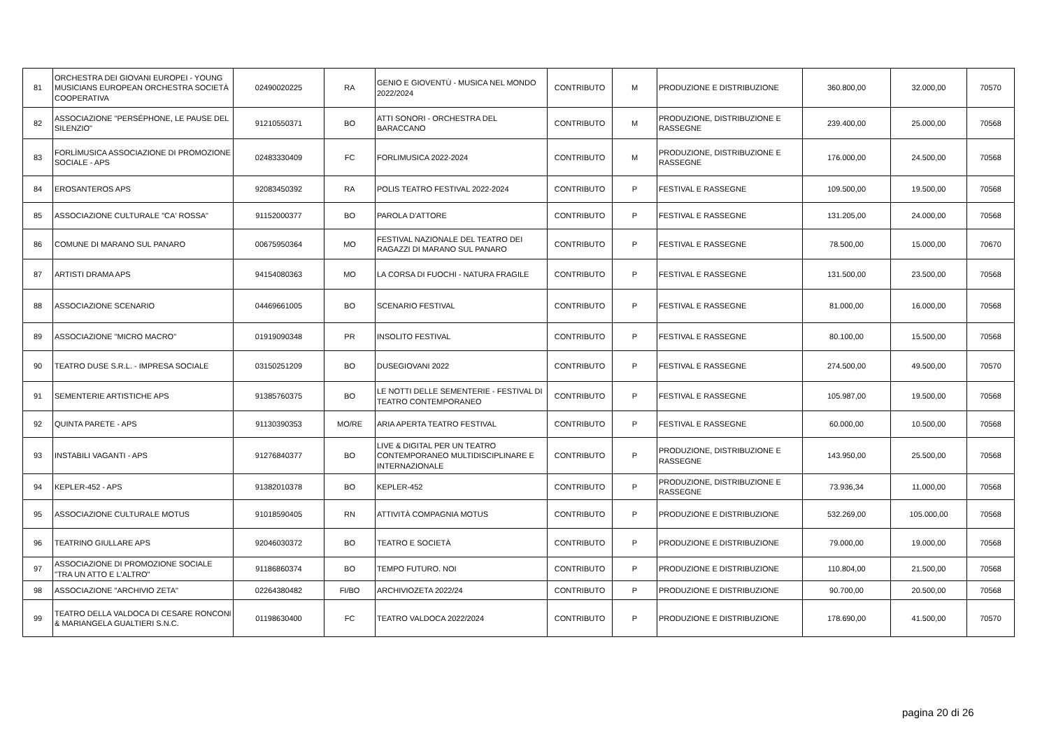| 81 | ORCHESTRA DEI GIOVANI EUROPEI - YOUNG MUSICIANS EUROPEAN ORCHESTRA SOCIETÀ COOPERATIVA | 02490020225 | RA | GENIO E GIOVENTÙ - MUSICA NEL MONDO 2022/2024 | CONTRIBUTO | M | PRODUZIONE E DISTRIBUZIONE | 360.800,00 | 32.000,00 | 70570 |
| 82 | ASSOCIAZIONE "PERSÉPHONE, LE PAUSE DEL SILENZIO" | 91210550371 | BO | ATTI SONORI - ORCHESTRA DEL BARACCANO | CONTRIBUTO | M | PRODUZIONE, DISTRIBUZIONE E RASSEGNE | 239.400,00 | 25.000,00 | 70568 |
| 83 | FORLÌMUSICA ASSOCIAZIONE DI PROMOZIONE SOCIALE - APS | 02483330409 | FC | FORLIMUSICA 2022-2024 | CONTRIBUTO | M | PRODUZIONE, DISTRIBUZIONE E RASSEGNE | 176.000,00 | 24.500,00 | 70568 |
| 84 | EROSANTEROS APS | 92083450392 | RA | POLIS TEATRO FESTIVAL 2022-2024 | CONTRIBUTO | P | FESTIVAL E RASSEGNE | 109.500,00 | 19.500,00 | 70568 |
| 85 | ASSOCIAZIONE CULTURALE "CA' ROSSA" | 91152000377 | BO | PAROLA D'ATTORE | CONTRIBUTO | P | FESTIVAL E RASSEGNE | 131.205,00 | 24.000,00 | 70568 |
| 86 | COMUNE DI MARANO SUL PANARO | 00675950364 | MO | FESTIVAL NAZIONALE DEL TEATRO DEI RAGAZZI DI MARANO SUL PANARO | CONTRIBUTO | P | FESTIVAL E RASSEGNE | 78.500,00 | 15.000,00 | 70670 |
| 87 | ARTISTI DRAMA APS | 94154080363 | MO | LA CORSA DI FUOCHI - NATURA FRAGILE | CONTRIBUTO | P | FESTIVAL E RASSEGNE | 131.500,00 | 23.500,00 | 70568 |
| 88 | ASSOCIAZIONE SCENARIO | 04469661005 | BO | SCENARIO FESTIVAL | CONTRIBUTO | P | FESTIVAL E RASSEGNE | 81.000,00 | 16.000,00 | 70568 |
| 89 | ASSOCIAZIONE "MICRO MACRO" | 01919090348 | PR | INSOLITO FESTIVAL | CONTRIBUTO | P | FESTIVAL E RASSEGNE | 80.100,00 | 15.500,00 | 70568 |
| 90 | TEATRO DUSE S.R.L. - IMPRESA SOCIALE | 03150251209 | BO | DUSEGIOVANI 2022 | CONTRIBUTO | P | FESTIVAL E RASSEGNE | 274.500,00 | 49.500,00 | 70570 |
| 91 | SEMENTERIE ARTISTICHE APS | 91385760375 | BO | LE NOTTI DELLE SEMENTERIE - FESTIVAL DI TEATRO CONTEMPORANEO | CONTRIBUTO | P | FESTIVAL E RASSEGNE | 105.987,00 | 19.500,00 | 70568 |
| 92 | QUINTA PARETE - APS | 91130390353 | MO/RE | ARIA APERTA TEATRO FESTIVAL | CONTRIBUTO | P | FESTIVAL E RASSEGNE | 60.000,00 | 10.500,00 | 70568 |
| 93 | INSTABILI VAGANTI - APS | 91276840377 | BO | LIVE & DIGITAL PER UN TEATRO CONTEMPORANEO MULTIDISCIPLINARE E INTERNAZIONALE | CONTRIBUTO | P | PRODUZIONE, DISTRIBUZIONE E RASSEGNE | 143.950,00 | 25.500,00 | 70568 |
| 94 | KEPLER-452 - APS | 91382010378 | BO | KEPLER-452 | CONTRIBUTO | P | PRODUZIONE, DISTRIBUZIONE E RASSEGNE | 73.936,34 | 11.000,00 | 70568 |
| 95 | ASSOCIAZIONE CULTURALE MOTUS | 91018590405 | RN | ATTIVITÀ COMPAGNIA MOTUS | CONTRIBUTO | P | PRODUZIONE E DISTRIBUZIONE | 532.269,00 | 105.000,00 | 70568 |
| 96 | TEATRINO GIULLARE APS | 92046030372 | BO | TEATRO E SOCIETÀ | CONTRIBUTO | P | PRODUZIONE E DISTRIBUZIONE | 79.000,00 | 19.000,00 | 70568 |
| 97 | ASSOCIAZIONE DI PROMOZIONE SOCIALE "TRA UN ATTO E L'ALTRO" | 91186860374 | BO | TEMPO FUTURO. NOI | CONTRIBUTO | P | PRODUZIONE E DISTRIBUZIONE | 110.804,00 | 21.500,00 | 70568 |
| 98 | ASSOCIAZIONE "ARCHIVIO ZETA" | 02264380482 | FI/BO | ARCHIVIOZETA 2022/24 | CONTRIBUTO | P | PRODUZIONE E DISTRIBUZIONE | 90.700,00 | 20.500,00 | 70568 |
| 99 | TEATRO DELLA VALDOCA DI CESARE RONCONI & MARIANGELA GUALTIERI S.N.C. | 01198630400 | FC | TEATRO VALDOCA 2022/2024 | CONTRIBUTO | P | PRODUZIONE E DISTRIBUZIONE | 178.690,00 | 41.500,00 | 70570 |
pagina 20 di 26